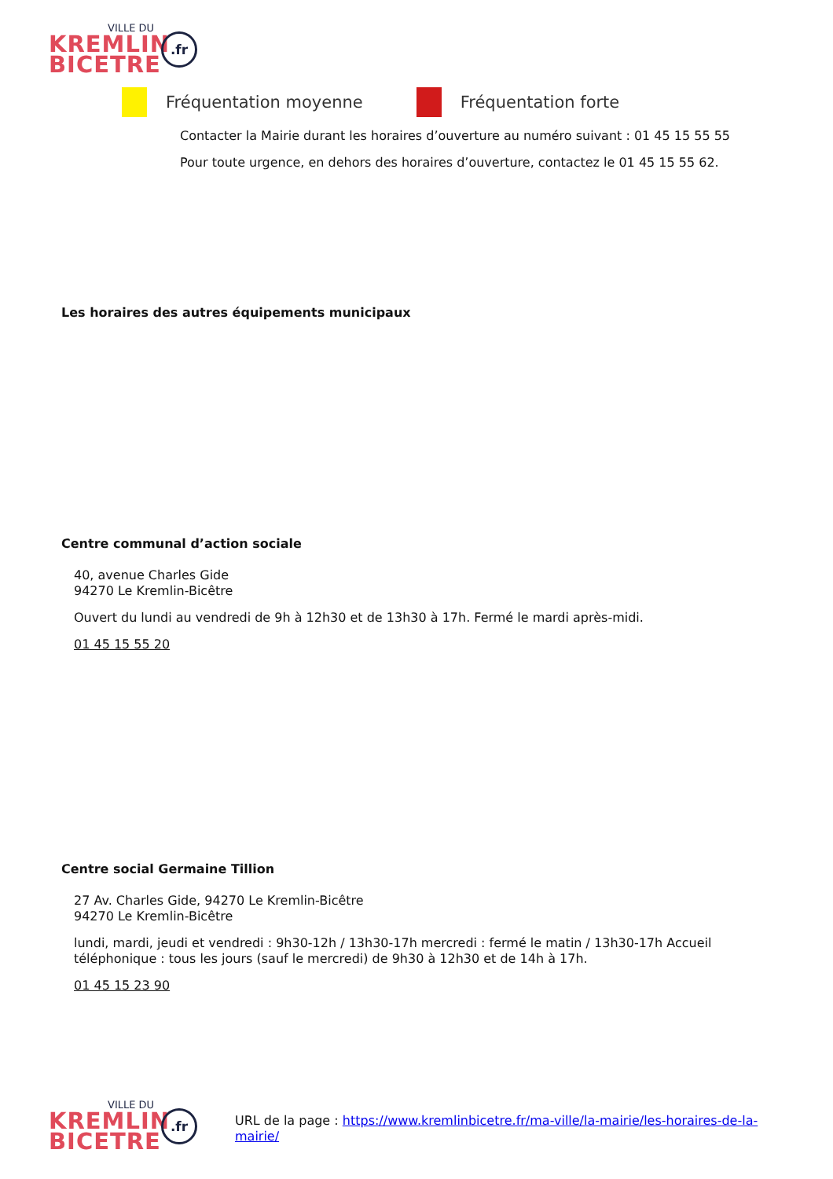VILLE DU
KREMLIN
BICETRE
.fr
Fréquentation moyenne Fréquentation forte
Contacter la Mairie durant les horaires d’ouverture au numéro suivant : 01 45 15 55 55
Pour toute urgence, en dehors des horaires d’ouverture, contactez le 01 45 15 55 62.
Les horaires des autres équipements municipaux
Centre communal d’action sociale
40, avenue Charles Gide
94270 Le Kremlin-Bicêtre
Ouvert du lundi au vendredi de 9h à 12h30 et de 13h30 à 17h. Fermé le mardi après-midi.
01 45 15 55 20
Centre social Germaine Tillion
27 Av. Charles Gide, 94270 Le Kremlin-Bicêtre
94270 Le Kremlin-Bicêtre
lundi, mardi, jeudi et vendredi : 9h30-12h / 13h30-17h mercredi : fermé le matin / 13h30-17h Accueil téléphonique : tous les jours (sauf le mercredi) de 9h30 à 12h30 et de 14h à 17h.
01 45 15 23 90
VILLE DU
KREMLIN
BICETRE
.fr
URL de la page : https://www.kremlinbicetre.fr/ma-ville/la-mairie/les-horaires-de-la-mairie/